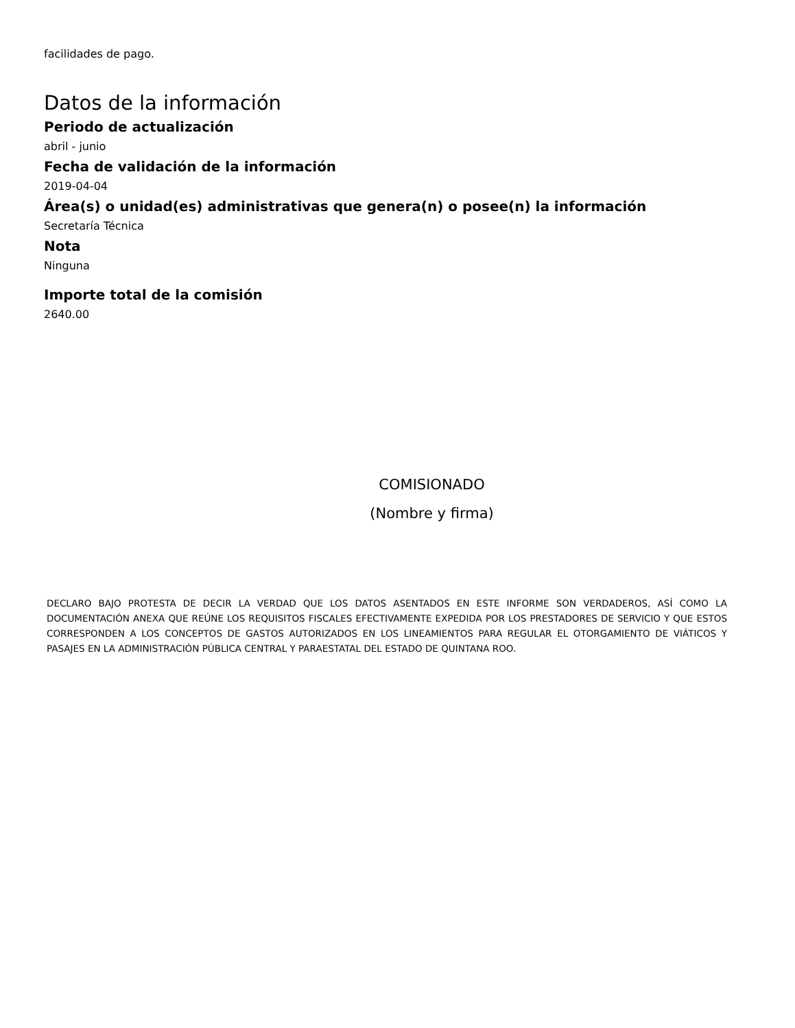facilidades de pago.
Datos de la información
Periodo de actualización
abril - junio
Fecha de validación de la información
2019-04-04
Área(s) o unidad(es) administrativas que genera(n) o posee(n) la información
Secretaría Técnica
Nota
Ninguna
Importe total de la comisión
2640.00
COMISIONADO
(Nombre y firma)
DECLARO BAJO PROTESTA DE DECIR LA VERDAD QUE LOS DATOS ASENTADOS EN ESTE INFORME SON VERDADEROS, ASÍ COMO LA DOCUMENTACIÓN ANEXA QUE REÚNE LOS REQUISITOS FISCALES EFECTIVAMENTE EXPEDIDA POR LOS PRESTADORES DE SERVICIO Y QUE ESTOS CORRESPONDEN A LOS CONCEPTOS DE GASTOS AUTORIZADOS EN LOS LINEAMIENTOS PARA REGULAR EL OTORGAMIENTO DE VIÁTICOS Y PASAJES EN LA ADMINISTRACIÓN PÚBLICA CENTRAL Y PARAESTATAL DEL ESTADO DE QUINTANA ROO.